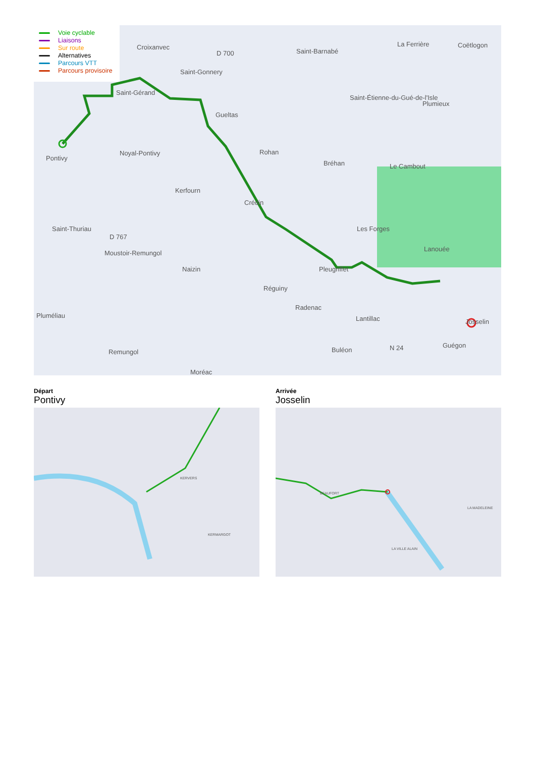Voie cyclable
Liaisons
Sur route
Alternatives
Parcours VTT
Parcours provisoire
Croixanvec
D 700 Saint-Barnabé
La Ferrière Coëtlogon
Saint-Gonnery
Saint-Gérand
Saint-Étienne-du-Gué-de-l'Isle
Plumieux
Gueltas
Pontivy
Noyal-Pontivy Rohan
Bréhan Le Cambout
Kerfourn
Crédin
Les Forges Saint-Thuriau
D 767
Moustoir-Remungol
Lanouée
Naizin Pleugriffet
Réguiny
Radenac
Pluméliau Lantillac Josselin
Buléon N 24 Guégon
Remungol
Moréac
Départ
Pontivy
KERVERS
KERMARGOT
Arrivée
Josselin
BEAUFORT
LA VILLE ALAIN
LA MADELEINE